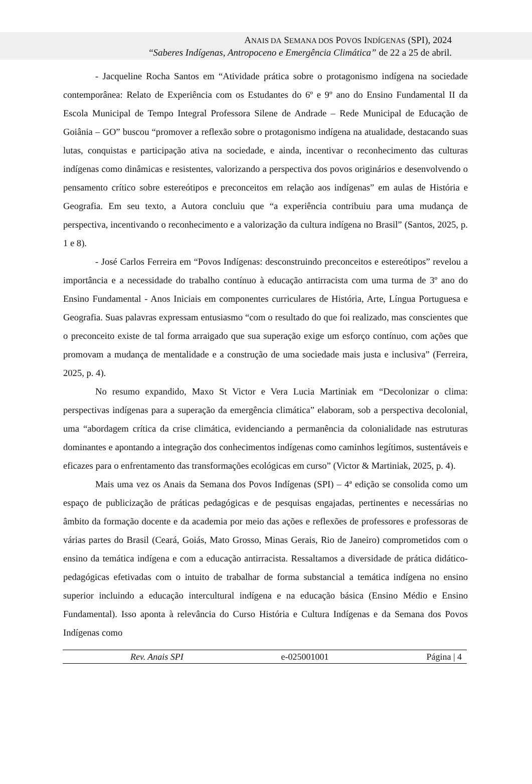ANAIS DA SEMANA DOS POVOS INDÍGENAS (SPI), 2024
“Saberes Indígenas, Antropoceno e Emergência Climática” de 22 a 25 de abril.
- Jacqueline Rocha Santos em “Atividade prática sobre o protagonismo indígena na sociedade contemporânea: Relato de Experiência com os Estudantes do 6º e 9º ano do Ensino Fundamental II da Escola Municipal de Tempo Integral Professora Silene de Andrade – Rede Municipal de Educação de Goiânia – GO” buscou “promover a reflexão sobre o protagonismo indígena na atualidade, destacando suas lutas, conquistas e participação ativa na sociedade, e ainda, incentivar o reconhecimento das culturas indígenas como dinâmicas e resistentes, valorizando a perspectiva dos povos originários e desenvolvendo o pensamento crítico sobre estereótipos e preconceitos em relação aos indígenas” em aulas de História e Geografia. Em seu texto, a Autora concluiu que “a experiência contribuiu para uma mudança de perspectiva, incentivando o reconhecimento e a valorização da cultura indígena no Brasil” (Santos, 2025, p. 1 e 8).
- José Carlos Ferreira em “Povos Indígenas: desconstruindo preconceitos e estereótipos” revelou a importância e a necessidade do trabalho contínuo à educação antirracista com uma turma de 3º ano do Ensino Fundamental - Anos Iniciais em componentes curriculares de História, Arte, Língua Portuguesa e Geografia. Suas palavras expressam entusiasmo “com o resultado do que foi realizado, mas conscientes que o preconceito existe de tal forma arraigado que sua superação exige um esforço contínuo, com ações que promovam a mudança de mentalidade e a construção de uma sociedade mais justa e inclusiva” (Ferreira, 2025, p. 4).
No resumo expandido, Maxo St Victor e Vera Lucia Martiniak em “Decolonizar o clima: perspectivas indígenas para a superação da emergência climática” elaboram, sob a perspectiva decolonial, uma “abordagem crítica da crise climática, evidenciando a permanência da colonialidade nas estruturas dominantes e apontando a integração dos conhecimentos indígenas como caminhos legítimos, sustentáveis e eficazes para o enfrentamento das transformações ecológicas em curso” (Victor & Martiniak, 2025, p. 4).
Mais uma vez os Anais da Semana dos Povos Indígenas (SPI) – 4ª edição se consolida como um espaço de publicização de práticas pedagógicas e de pesquisas engajadas, pertinentes e necessárias no âmbito da formação docente e da academia por meio das ações e reflexões de professores e professoras de várias partes do Brasil (Ceará, Goiás, Mato Grosso, Minas Gerais, Rio de Janeiro) comprometidos com o ensino da temática indígena e com a educação antirracista. Ressaltamos a diversidade de prática didático-pedagógicas efetivadas com o intuito de trabalhar de forma substancial a temática indígena no ensino superior incluindo a educação intercultural indígena e na educação básica (Ensino Médio e Ensino Fundamental). Isso aponta à relevância do Curso História e Cultura Indígenas e da Semana dos Povos Indígenas como
Rev. Anais SPI e-025001001 Página | 4